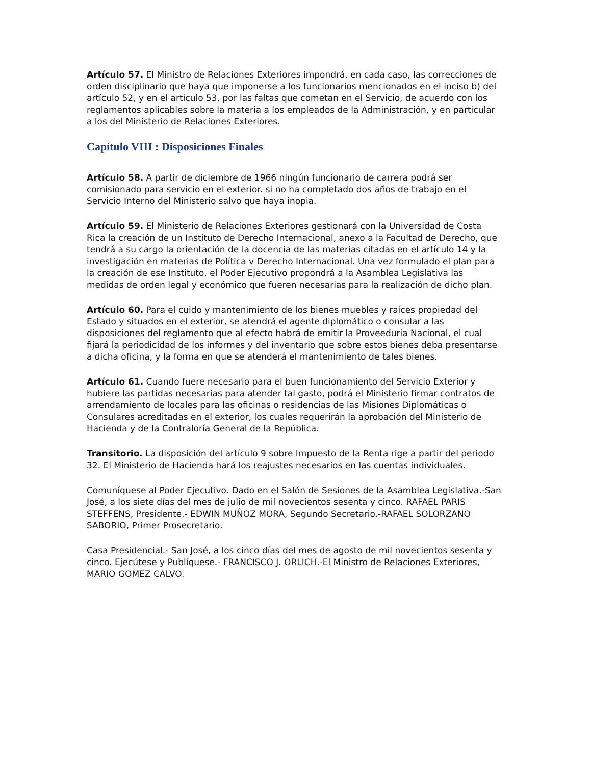Artículo 57. El Ministro de Relaciones Exteriores impondrá. en cada caso, las correcciones de orden disciplinario que haya que imponerse a los funcionarios mencionados en el inciso b) del artículo 52, y en el artículo 53, por las faltas que cometan en el Servicio, de acuerdo con los reglamentos aplicables sobre la materia a los empleados de la Administración, y en particular a los del Ministerio de Relaciones Exteriores.
Capítulo VIII : Disposiciones Finales
Artículo 58. A partir de diciembre de 1966 ningún funcionario de carrera podrá ser comisionado para servicio en el exterior. si no ha completado dos años de trabajo en el Servicio Interno del Ministerio salvo que haya inopia.
Artículo 59. El Ministerio de Relaciones Exteriores gestionará con la Universidad de Costa Rica la creación de un Instituto de Derecho Internacional, anexo a la Facultad de Derecho, que tendrá a su cargo la orientación de la docencia de las materias citadas en el artículo 14 y la investigación en materias de Política v Derecho Internacional. Una vez formulado el plan para la creación de ese Instituto, el Poder Ejecutivo propondrá a la Asamblea Legislativa las medidas de orden legal y económico que fueren necesarias para la realización de dicho plan.
Artículo 60. Para el cuido y mantenimiento de los bienes muebles y raíces propiedad del Estado y situados en el exterior, se atendrá el agente diplomático o consular a las disposiciones del reglamento que al efecto habrá de emitir la Proveeduría Nacional, el cual fijará la periodicidad de los informes y del inventario que sobre estos bienes deba presentarse a dicha oficina, y la forma en que se atenderá el mantenimiento de tales bienes.
Artículo 61. Cuando fuere necesario para el buen funcionamiento del Servicio Exterior y hubiere las partidas necesarias para atender tal gasto, podrá el Ministerio firmar contratos de arrendamiento de locales para las oficinas o residencias de las Misiones Diplomáticas o Consulares acreditadas en el exterior, los cuales requerirán la aprobación del Ministerio de Hacienda y de la Contraloría General de la República.
Transitorio. La disposición del artículo 9 sobre Impuesto de la Renta rige a partir del periodo 32. El Ministerio de Hacienda hará los reajustes necesarios en las cuentas individuales.
Comuníquese al Poder Ejecutivo. Dado en el Salón de Sesiones de la Asamblea Legislativa.-San José, a los siete días del mes de julio de mil novecientos sesenta y cinco. RAFAEL PARIS STEFFENS, Presidente.- EDWIN MUÑOZ MORA, Segundo Secretario.-RAFAEL SOLORZANO SABORIO, Primer Prosecretario.
Casa Presidencial.- San José, a los cinco días del mes de agosto de mil novecientos sesenta y cinco. Ejecútese y Publíquese.- FRANCISCO J. ORLICH.-El Ministro de Relaciones Exteriores, MARIO GOMEZ CALVO.